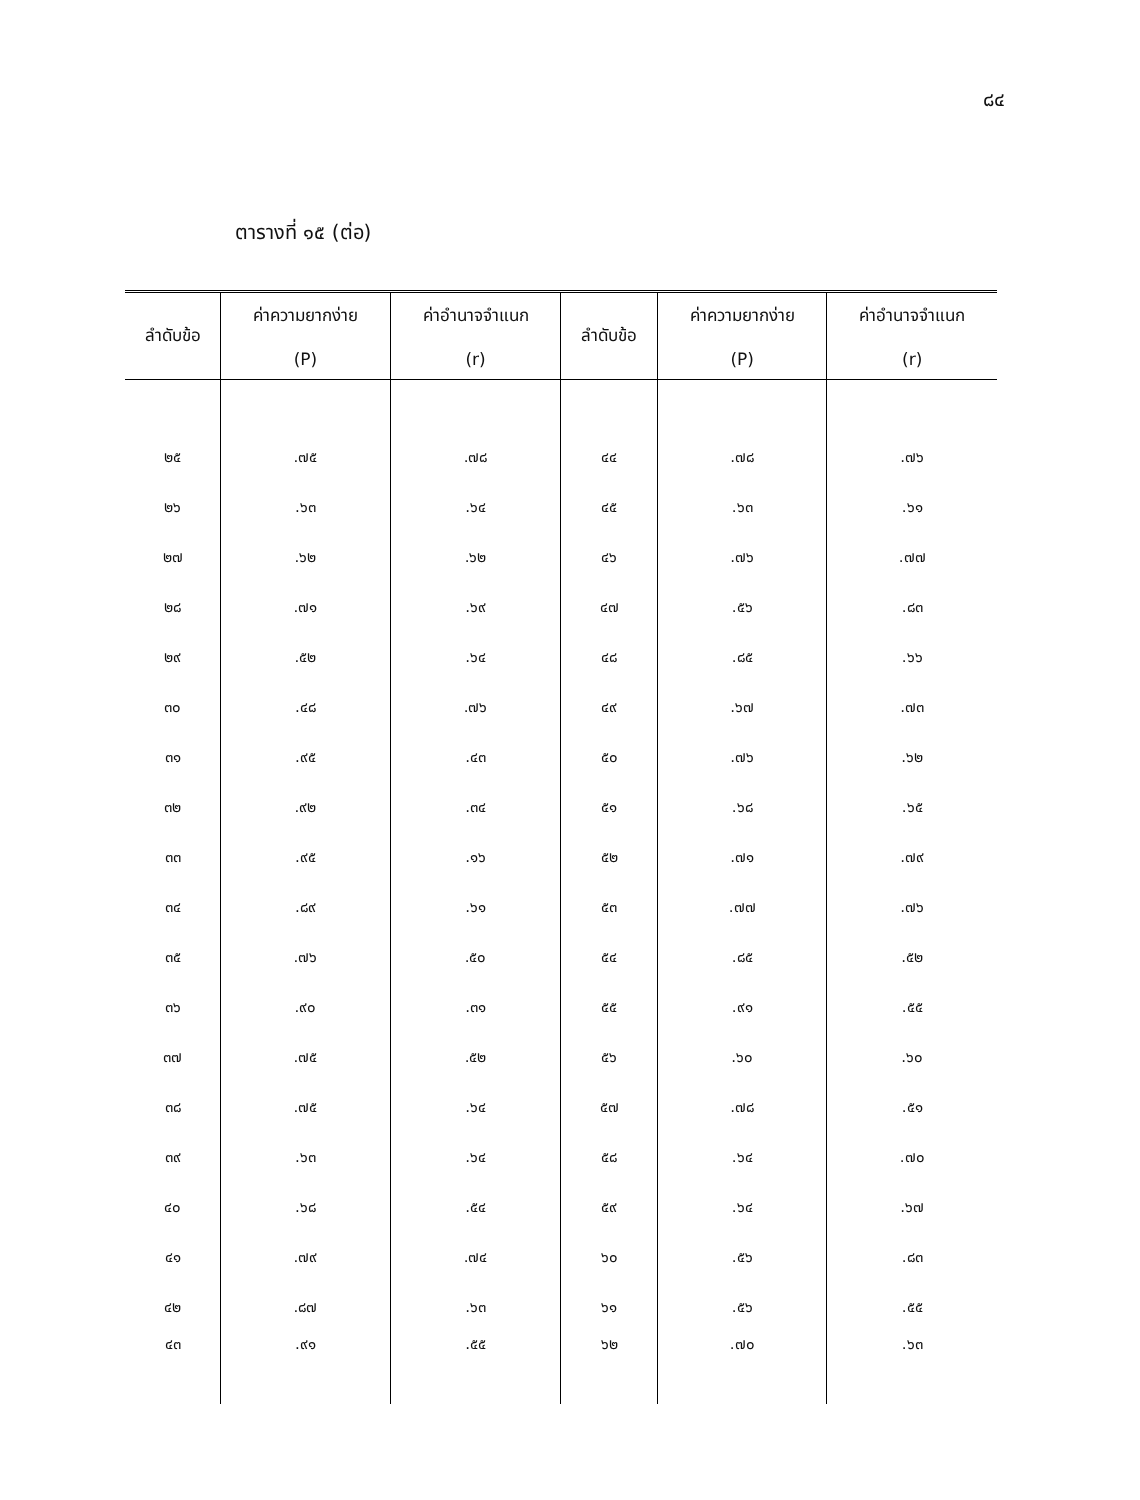๘๔
ตารางที่ ๑๕ (ต่อ)
| ลำดับข้อ | ค่าความยากง่าย (P) | ค่าอำนาจจำแนก (r) | ลำดับข้อ | ค่าความยากง่าย (P) | ค่าอำนาจจำแนก (r) |
| --- | --- | --- | --- | --- | --- |
| ๒๕ | .๗๕ | .๗๘ | ๔๔ | .๗๘ | .๗๖ |
| ๒๖ | .๖๓ | .๖๔ | ๔๕ | .๖๓ | .๖๑ |
| ๒๗ | .๖๒ | .๖๒ | ๔๖ | .๗๖ | .๗๗ |
| ๒๘ | .๗๑ | .๖๙ | ๔๗ | .๕๖ | .๘๓ |
| ๒๙ | .๕๒ | .๖๔ | ๔๘ | .๘๕ | .๖๖ |
| ๓๐ | .๔๘ | .๗๖ | ๔๙ | .๖๗ | .๗๓ |
| ๓๑ | .๙๕ | .๔๓ | ๕๐ | .๗๖ | .๖๒ |
| ๓๒ | .๙๒ | .๓๔ | ๕๑ | .๖๘ | .๖๕ |
| ๓๓ | .๙๕ | .๑๖ | ๕๒ | .๗๑ | .๗๙ |
| ๓๔ | .๘๙ | .๖๑ | ๕๓ | .๗๗ | .๗๖ |
| ๓๕ | .๗๖ | .๕๐ | ๕๔ | .๘๕ | .๕๒ |
| ๓๖ | .๙๐ | .๓๑ | ๕๕ | .๙๑ | .๕๕ |
| ๓๗ | .๗๕ | .๕๒ | ๕๖ | .๖๐ | .๖๐ |
| ๓๘ | .๗๕ | .๖๔ | ๕๗ | .๗๘ | .๕๑ |
| ๓๙ | .๖๓ | .๖๔ | ๕๘ | .๖๔ | .๗๐ |
| ๔๐ | .๖๘ | .๕๔ | ๕๙ | .๖๔ | .๖๗ |
| ๔๑ | .๗๙ | .๗๔ | ๖๐ | .๕๖ | .๘๓ |
| ๔๒ | .๘๗ | .๖๓ | ๖๑ | .๕๖ | .๕๕ |
| ๔๓ | .๙๑ | .๕๕ | ๖๒ | .๗๐ | .๖๓ |